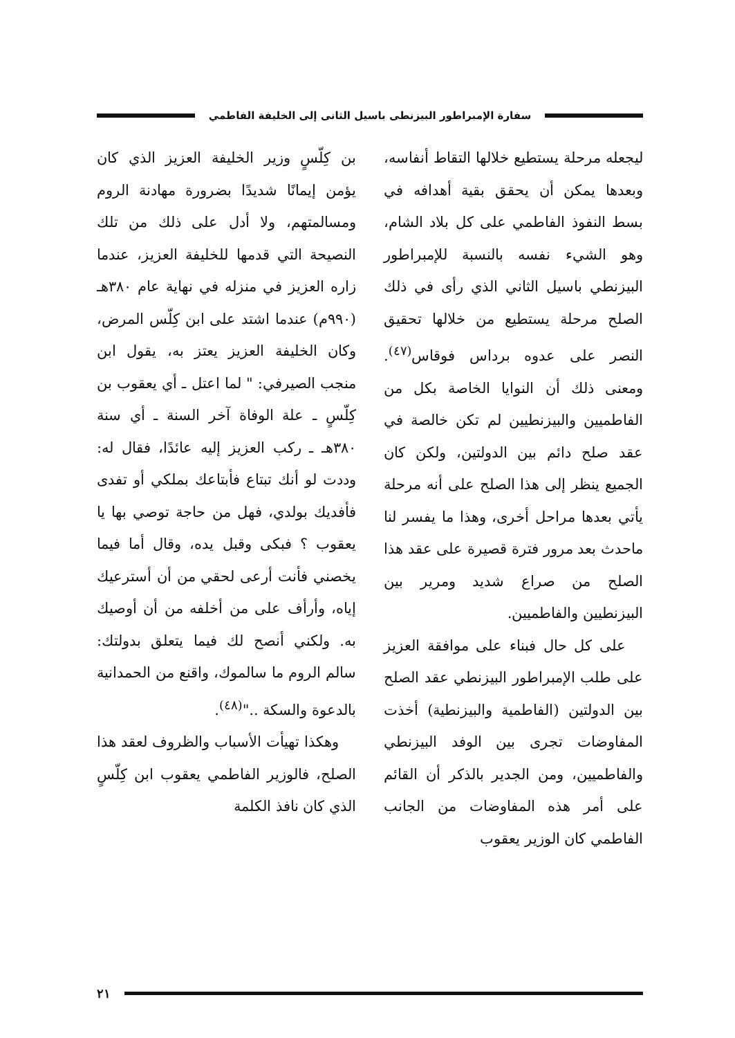سفارة الإمبراطور البيزنطى باسيل الثانى إلى الخليفة الفاطمي
ليجعله مرحلة يستطيع خلالها التقاط أنفاسه، وبعدها يمكن أن يحقق بقية أهدافه في بسط النفوذ الفاطمي على كل بلاد الشام، وهو الشيء نفسه بالنسبة للإمبراطور البيزنطي باسيل الثاني الذي رأى في ذلك الصلح مرحلة يستطيع من خلالها تحقيق النصر على عدوه برداس فوقاس<sup>(٤٧)</sup>. ومعنى ذلك أن النوايا الخاصة بكل من الفاطميين والبيزنطيين لم تكن خالصة في عقد صلح دائم بين الدولتين، ولكن كان الجميع ينظر إلى هذا الصلح على أنه مرحلة يأتي بعدها مراحل أخرى، وهذا ما يفسر لنا ماحدث بعد مرور فترة قصيرة على عقد هذا الصلح من صراع شديد ومرير بين البيزنطيين والفاطميين.
على كل حال فبناء على موافقة العزيز على طلب الإمبراطور البيزنطي عقد الصلح بين الدولتين (الفاطمية والبيزنطية) أخذت المفاوضات تجرى بين الوفد البيزنطي والفاطميين، ومن الجدير بالذكر أن القائم على أمر هذه المفاوضات من الجانب الفاطمي كان الوزير يعقوب
بن كِلّسٍ وزير الخليفة العزيز الذي كان يؤمن إيمانًا شديدًا بضرورة مهادنة الروم ومسالمتهم، ولا أدل على ذلك من تلك النصيحة التي قدمها للخليفة العزيز، عندما زاره العزيز في منزله في نهاية عام ٣٨٠هـ (٩٩٠م) عندما اشتد على ابن كِلّس المرض، وكان الخليفة العزيز يعتز به، يقول ابن منجب الصيرفي: " لما اعتل ـ أي يعقوب بن كِلّسٍ ـ علة الوفاة آخر السنة ـ أي سنة ٣٨٠هـ ـ ركب العزيز إليه عائدًا، فقال له: وددت لو أنك تبتاع فأبتاعك بملكي أو تفدى فأفديك بولدي، فهل من حاجة توصي بها يا يعقوب ؟ فبكى وقبل يده، وقال أما فيما يخصني فأنت أرعى لحقي من أن أسترعيك إياه، وأرأف على من أخلفه من أن أوصيك به. ولكني أنصح لك فيما يتعلق بدولتك: سالم الروم ما سالموك، واقنع من الحمدانية بالدعوة والسكة .."<sup>(٤٨)</sup>.
وهكذا تهيأت الأسباب والظروف لعقد هذا الصلح، فالوزير الفاطمي يعقوب ابن كِلّسٍ الذي كان نافذ الكلمة
٢١